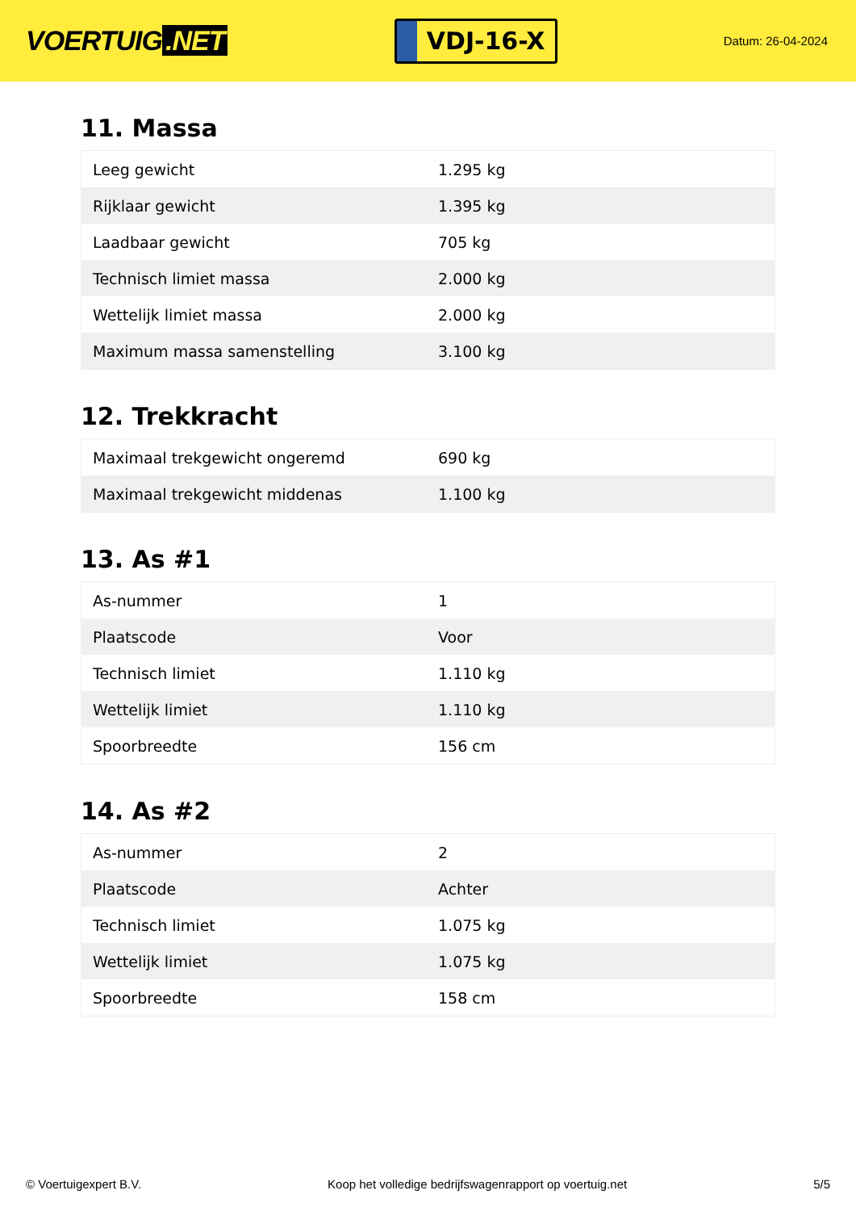VOERTUIG.NET
VDJ-16-X
Datum: 26-04-2024
11. Massa
| Leeg gewicht | 1.295 kg |
| Rijklaar gewicht | 1.395 kg |
| Laadbaar gewicht | 705 kg |
| Technisch limiet massa | 2.000 kg |
| Wettelijk limiet massa | 2.000 kg |
| Maximum massa samenstelling | 3.100 kg |
12. Trekkracht
| Maximaal trekgewicht ongeremd | 690 kg |
| Maximaal trekgewicht middenas | 1.100 kg |
13. As #1
| As-nummer | 1 |
| Plaatscode | Voor |
| Technisch limiet | 1.110 kg |
| Wettelijk limiet | 1.110 kg |
| Spoorbreedte | 156 cm |
14. As #2
| As-nummer | 2 |
| Plaatscode | Achter |
| Technisch limiet | 1.075 kg |
| Wettelijk limiet | 1.075 kg |
| Spoorbreedte | 158 cm |
© Voertuigexpert B.V. Koop het volledige bedrijfswagenrapport op voertuig.net 5/5